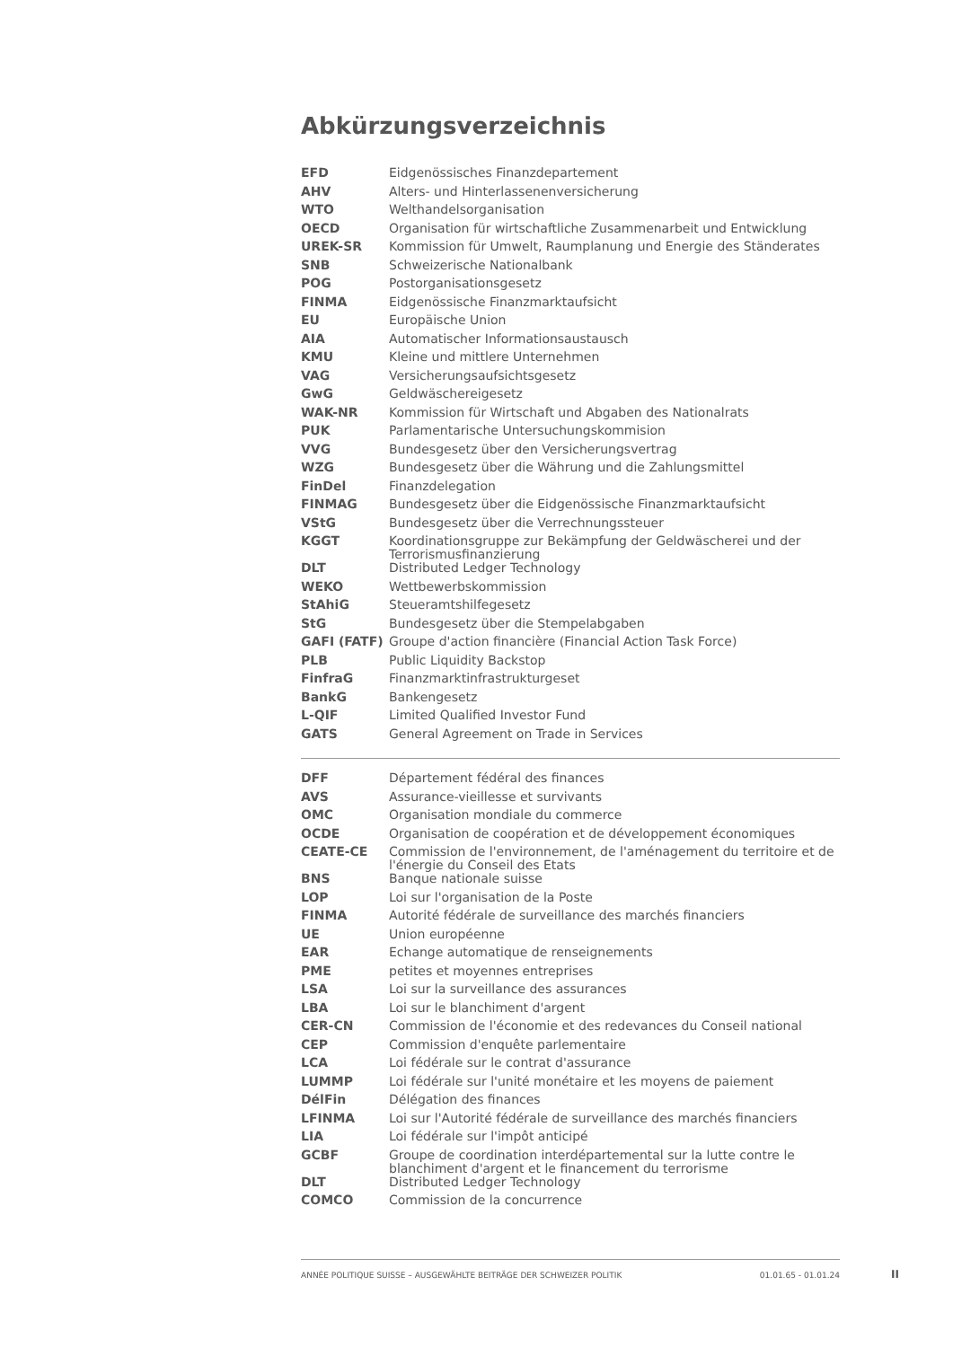Abkürzungsverzeichnis
| EFD | Eidgenössisches Finanzdepartement |
| AHV | Alters- und Hinterlassenenversicherung |
| WTO | Welthandelsorganisation |
| OECD | Organisation für wirtschaftliche Zusammenarbeit und Entwicklung |
| UREK-SR | Kommission für Umwelt, Raumplanung und Energie des Ständerates |
| SNB | Schweizerische Nationalbank |
| POG | Postorganisationsgesetz |
| FINMA | Eidgenössische Finanzmarktaufsicht |
| EU | Europäische Union |
| AIA | Automatischer Informationsaustausch |
| KMU | Kleine und mittlere Unternehmen |
| VAG | Versicherungsaufsichtsgesetz |
| GwG | Geldwäschereigesetz |
| WAK-NR | Kommission für Wirtschaft und Abgaben des Nationalrats |
| PUK | Parlamentarische Untersuchungskommision |
| VVG | Bundesgesetz über den Versicherungsvertrag |
| WZG | Bundesgesetz über die Währung und die Zahlungsmittel |
| FinDel | Finanzdelegation |
| FINMAG | Bundesgesetz über die Eidgenössische Finanzmarktaufsicht |
| VStG | Bundesgesetz über die Verrechnungssteuer |
| KGGT | Koordinationsgruppe zur Bekämpfung der Geldwäscherei und der Terrorismusfinanzierung |
| DLT | Distributed Ledger Technology |
| WEKO | Wettbewerbskommission |
| StAhiG | Steueramtshilfegesetz |
| StG | Bundesgesetz über die Stempelabgaben |
| GAFI (FATF) | Groupe d'action financière (Financial Action Task Force) |
| PLB | Public Liquidity Backstop |
| FinfraG | Finanzmarktinfrastrukturgeset |
| BankG | Bankengesetz |
| L-QIF | Limited Qualified Investor Fund |
| GATS | General Agreement on Trade in Services |
| DFF | Département fédéral des finances |
| AVS | Assurance-vieillesse et survivants |
| OMC | Organisation mondiale du commerce |
| OCDE | Organisation de coopération et de développement économiques |
| CEATE-CE | Commission de l'environnement, de l'aménagement du territoire et de l'énergie du Conseil des Etats |
| BNS | Banque nationale suisse |
| LOP | Loi sur l'organisation de la Poste |
| FINMA | Autorité fédérale de surveillance des marchés financiers |
| UE | Union européenne |
| EAR | Echange automatique de renseignements |
| PME | petites et moyennes entreprises |
| LSA | Loi sur la surveillance des assurances |
| LBA | Loi sur le blanchiment d'argent |
| CER-CN | Commission de l'économie et des redevances du Conseil national |
| CEP | Commission d'enquête parlementaire |
| LCA | Loi fédérale sur le contrat d'assurance |
| LUMMP | Loi fédérale sur l'unité monétaire et les moyens de paiement |
| DélFin | Délégation des finances |
| LFINMA | Loi sur l'Autorité fédérale de surveillance des marchés financiers |
| LIA | Loi fédérale sur l'impôt anticipé |
| GCBF | Groupe de coordination interdépartemental sur la lutte contre le blanchiment d'argent et le financement du terrorisme |
| DLT | Distributed Ledger Technology |
| COMCO | Commission de la concurrence |
ANNÉE POLITIQUE SUISSE – AUSGEWÄHLTE BEITRÄGE DER SCHWEIZER POLITIK 01.01.65 - 01.01.24
II